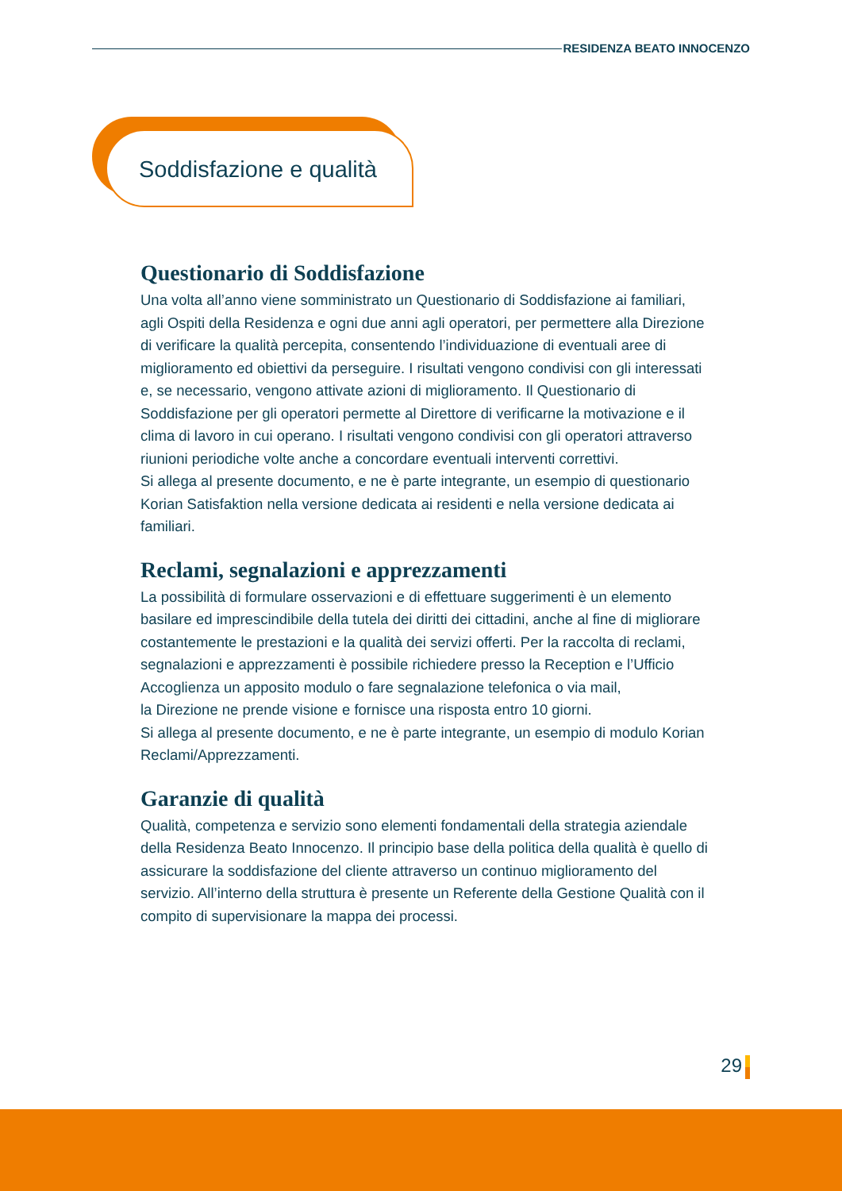RESIDENZA BEATO INNOCENZO
Soddisfazione e qualità
Questionario di Soddisfazione
Una volta all’anno viene somministrato un Questionario di Soddisfazione ai familiari, agli Ospiti della Residenza e ogni due anni agli operatori, per permettere alla Direzione di verificare la qualità percepita, consentendo l’individuazione di eventuali aree di miglioramento ed obiettivi da perseguire. I risultati vengono condivisi con gli interessati e, se necessario, vengono attivate azioni di miglioramento. Il Questionario di Soddisfazione per gli operatori permette al Direttore di verificarne la motivazione e il clima di lavoro in cui operano. I risultati vengono condivisi con gli operatori attraverso riunioni periodiche volte anche a concordare eventuali interventi correttivi.
Si allega al presente documento, e ne è parte integrante, un esempio di questionario Korian Satisfaktion nella versione dedicata ai residenti e nella versione dedicata ai familiari.
Reclami, segnalazioni e apprezzamenti
La possibilità di formulare osservazioni e di effettuare suggerimenti è un elemento basilare ed imprescindibile della tutela dei diritti dei cittadini, anche al fine di migliorare costantemente le prestazioni e la qualità dei servizi offerti. Per la raccolta di reclami, segnalazioni e apprezzamenti è possibile richiedere presso la Reception e l’Ufficio Accoglienza un apposito modulo o fare segnalazione telefonica o via mail,
la Direzione ne prende visione e fornisce una risposta entro 10 giorni.
Si allega al presente documento, e ne è parte integrante, un esempio di modulo Korian Reclami/Apprezzamenti.
Garanzie di qualità
Qualità, competenza e servizio sono elementi fondamentali della strategia aziendale della Residenza Beato Innocenzo. Il principio base della politica della qualità è quello di assicurare la soddisfazione del cliente attraverso un continuo miglioramento del servizio. All’interno della struttura è presente un Referente della Gestione Qualità con il compito di supervisionare la mappa dei processi.
29